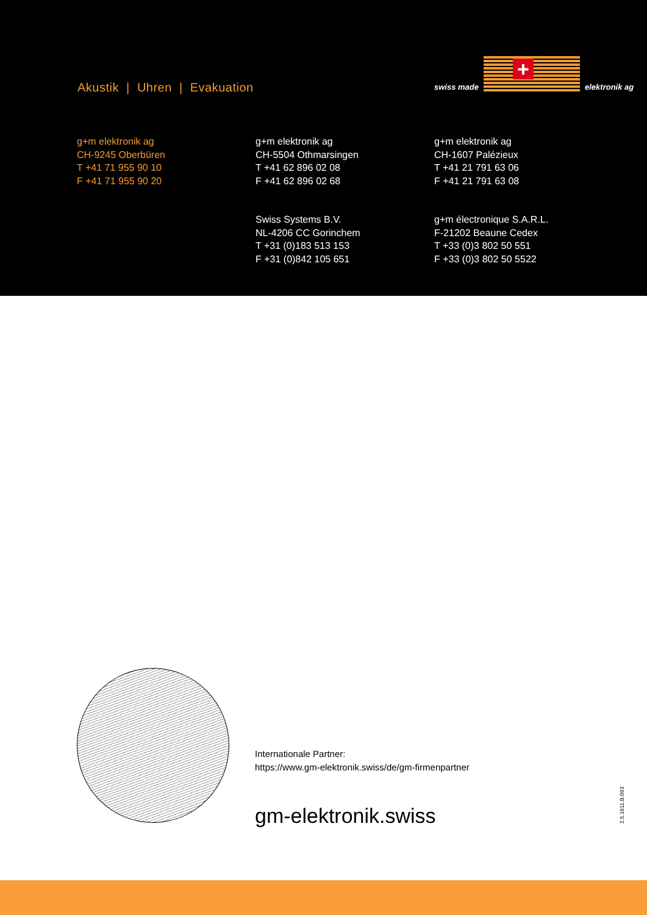Akustik | Uhren | Evakuation
swiss made
+
elektronik ag
g+m elektronik ag
CH-9245 Oberbüren
T +41 71 955 90 10
F +41 71 955 90 20
g+m elektronik ag
CH-5504 Othmarsingen
T +41 62 896 02 08
F +41 62 896 02 68
g+m elektronik ag
CH-1607 Palézieux
T +41 21 791 63 06
F +41 21 791 63 08
Swiss Systems B.V.
NL-4206 CC Gorinchem
T +31 (0)183 513 153
F +31 (0)842 105 651
g+m électronique S.A.R.L.
F-21202 Beaune Cedex
T +33 (0)3 802 50 551
F +33 (0)3 802 50 5522
Internationale Partner:
https://www.gm-elektronik.swiss/de/gm-firmenpartner
gm-elektronik.swiss 2.5.1611.B.093